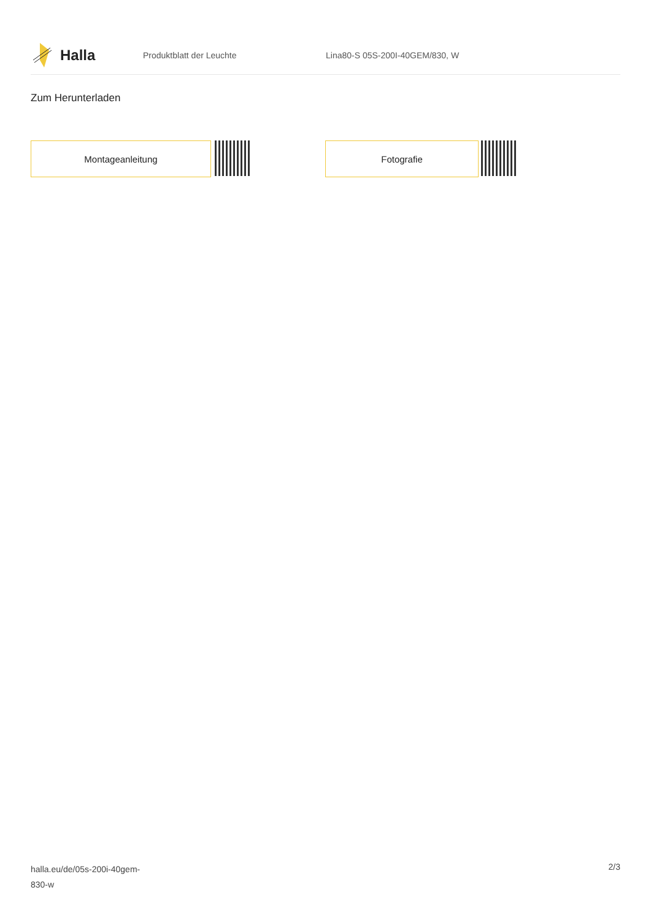Halla
Produktblatt der Leuchte Lina80-S 05S-200I-40GEM/830, W
Zum Herunterladen
Montageanleitung Fotografie
halla.eu/de/05s-200i-40gem-
830-w
2/3